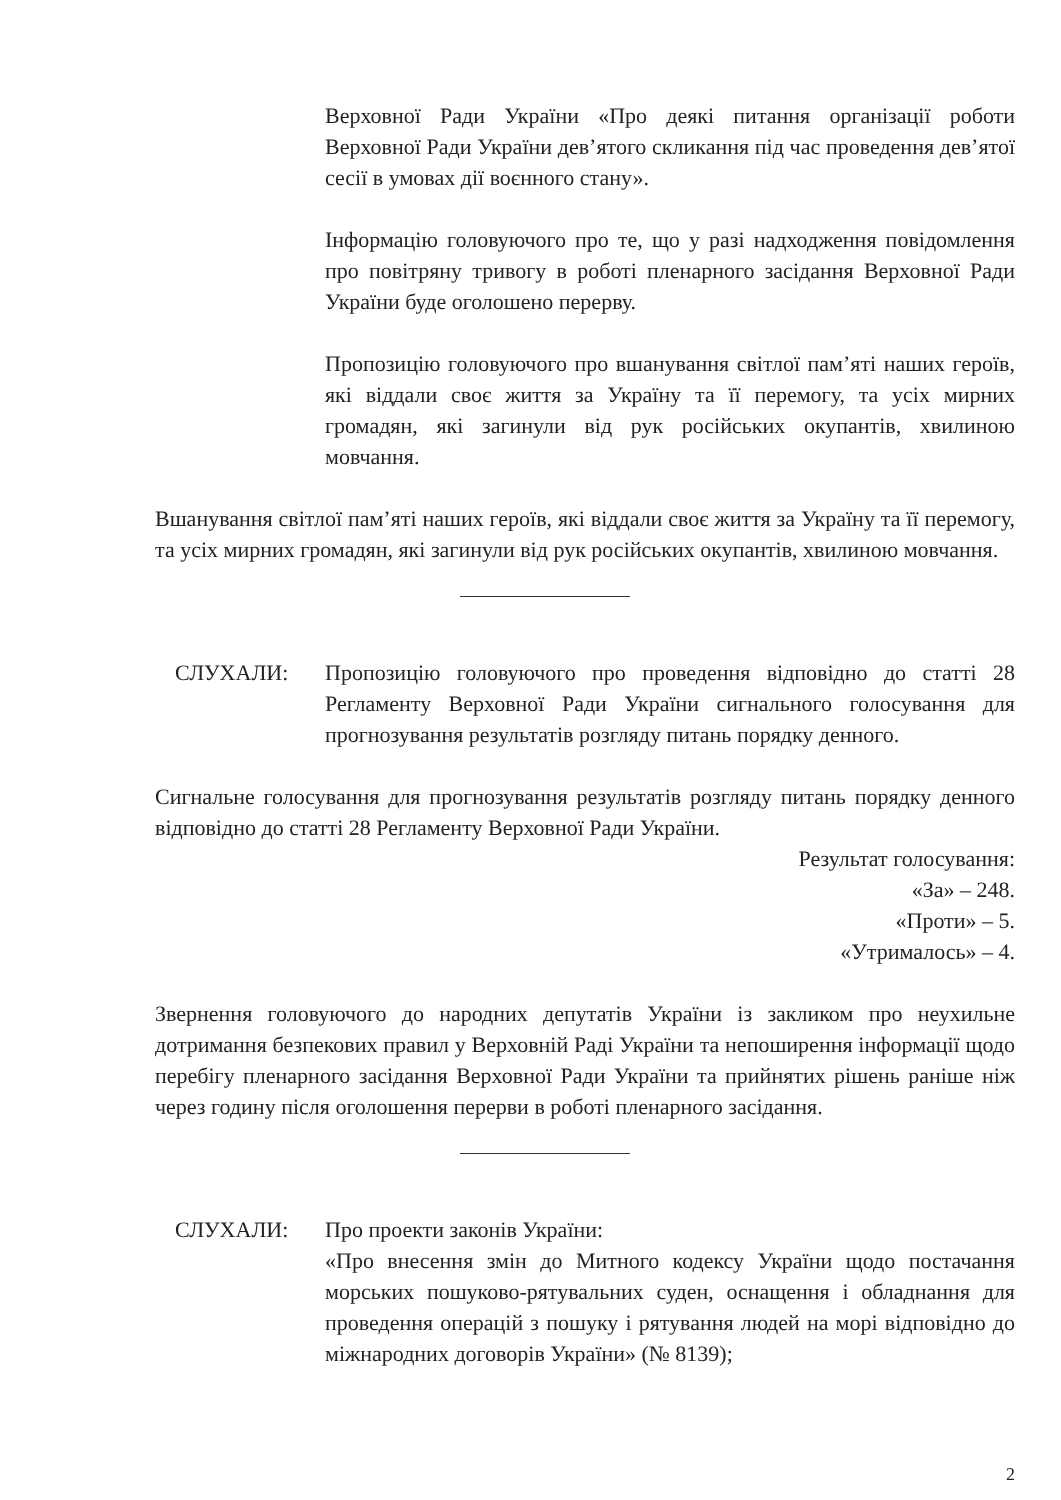Верховної Ради України «Про деякі питання організації роботи Верховної Ради України дев’ятого скликання під час проведення дев’ятої сесії в умовах дії воєнного стану».
Інформацію головуючого про те, що у разі надходження повідомлення про повітряну тривогу в роботі пленарного засідання Верховної Ради України буде оголошено перерву.
Пропозицію головуючого про вшанування світлої пам’яті наших героїв, які віддали своє життя за Україну та її перемогу, та усіх мирних громадян, які загинули від рук російських окупантів, хвилиною мовчання.
Вшанування світлої пам’яті наших героїв, які віддали своє життя за Україну та її перемогу, та усіх мирних громадян, які загинули від рук російських окупантів, хвилиною мовчання.
СЛУХАЛИ: Пропозицію головуючого про проведення відповідно до статті 28 Регламенту Верховної Ради України сигнального голосування для прогнозування результатів розгляду питань порядку денного.
Сигнальне голосування для прогнозування результатів розгляду питань порядку денного відповідно до статті 28 Регламенту Верховної Ради України.
Результат голосування:
«За» – 248.
«Проти» – 5.
«Утрималось» – 4.
Звернення головуючого до народних депутатів України із закликом про неухильне дотримання безпекових правил у Верховній Раді України та непоширення інформації щодо перебігу пленарного засідання Верховної Ради України та прийнятих рішень раніше ніж через годину після оголошення перерви в роботі пленарного засідання.
СЛУХАЛИ: Про проекти законів України:
«Про внесення змін до Митного кодексу України щодо постачання морських пошуково-рятувальних суден, оснащення і обладнання для проведення операцій з пошуку і рятування людей на морі відповідно до міжнародних договорів України» (№ 8139);
2